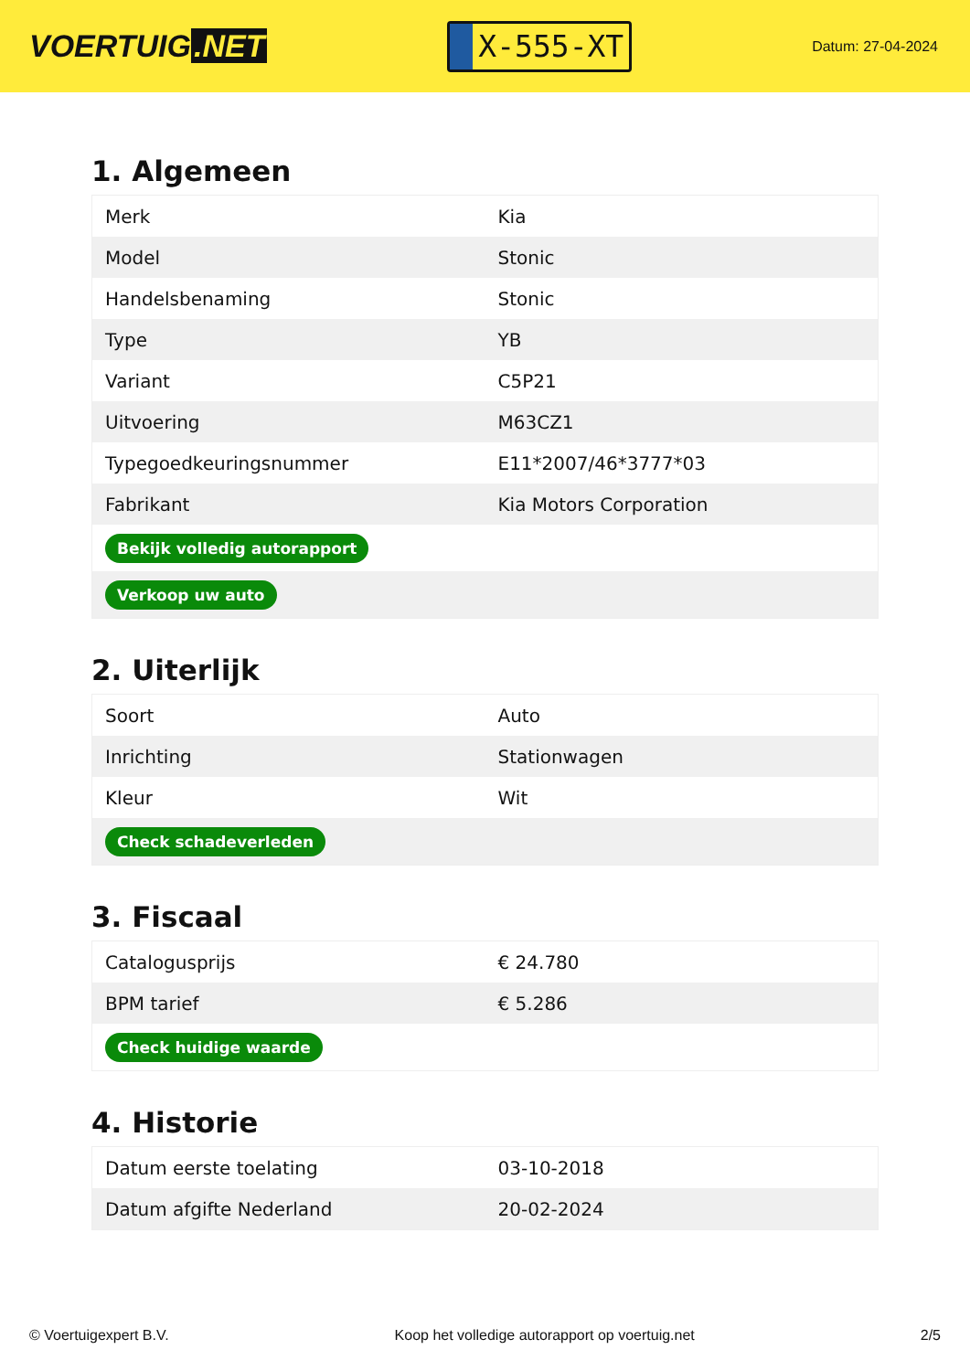VOERTUIG.NET
X-555-XT
Datum: 27-04-2024
1. Algemeen
| Merk | Kia |
| Model | Stonic |
| Handelsbenaming | Stonic |
| Type | YB |
| Variant | C5P21 |
| Uitvoering | M63CZ1 |
| Typegoedkeuringsnummer | E11*2007/46*3777*03 |
| Fabrikant | Kia Motors Corporation |
| Bekijk volledig autorapport | |
| Verkoop uw auto | |
2. Uiterlijk
| Soort | Auto |
| Inrichting | Stationwagen |
| Kleur | Wit |
| Check schadeverleden | |
3. Fiscaal
| Catalogusprijs | € 24.780 |
| BPM tarief | € 5.286 |
| Check huidige waarde | |
4. Historie
| Datum eerste toelating | 03-10-2018 |
| Datum afgifte Nederland | 20-02-2024 |
© Voertuigexpert B.V. Koop het volledige autorapport op voertuig.net 2/5